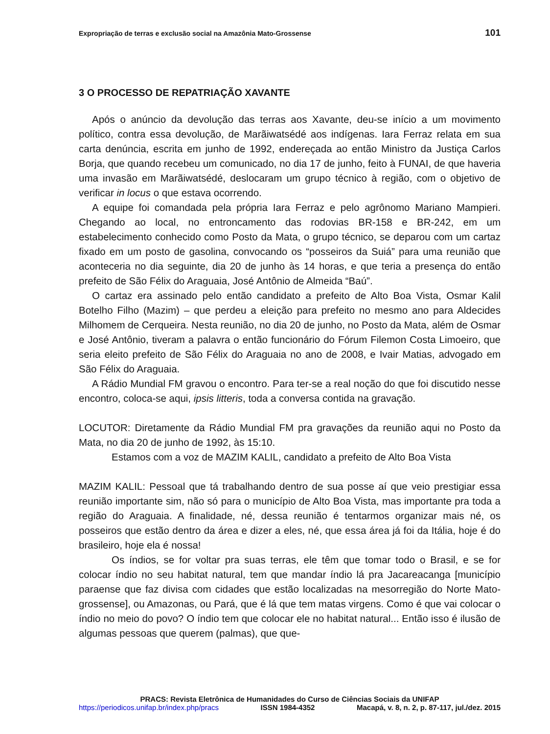Expropriação de terras e exclusão social na Amazônia Mato-Grossense 101
3 O PROCESSO DE REPATRIAÇÃO XAVANTE
Após o anúncio da devolução das terras aos Xavante, deu-se início a um movimento político, contra essa devolução, de Marãiwatsédé aos indígenas. Iara Ferraz relata em sua carta denúncia, escrita em junho de 1992, endereçada ao então Ministro da Justiça Carlos Borja, que quando recebeu um comunicado, no dia 17 de junho, feito à FUNAI, de que haveria uma invasão em Marãiwatsédé, deslocaram um grupo técnico à região, com o objetivo de verificar in locus o que estava ocorrendo.
A equipe foi comandada pela própria Iara Ferraz e pelo agrônomo Mariano Mampieri. Chegando ao local, no entroncamento das rodovias BR-158 e BR-242, em um estabelecimento conhecido como Posto da Mata, o grupo técnico, se deparou com um cartaz fixado em um posto de gasolina, convocando os “posseiros da Suiá” para uma reunião que aconteceria no dia seguinte, dia 20 de junho às 14 horas, e que teria a presença do então prefeito de São Félix do Araguaia, José Antônio de Almeida “Baú”.
O cartaz era assinado pelo então candidato a prefeito de Alto Boa Vista, Osmar Kalil Botelho Filho (Mazim) – que perdeu a eleição para prefeito no mesmo ano para Aldecides Milhomem de Cerqueira. Nesta reunião, no dia 20 de junho, no Posto da Mata, além de Osmar e José Antônio, tiveram a palavra o então funcionário do Fórum Filemon Costa Limoeiro, que seria eleito prefeito de São Félix do Araguaia no ano de 2008, e Ivair Matias, advogado em São Félix do Araguaia.
A Rádio Mundial FM gravou o encontro. Para ter-se a real noção do que foi discutido nesse encontro, coloca-se aqui, ipsis litteris, toda a conversa contida na gravação.
LOCUTOR: Diretamente da Rádio Mundial FM pra gravações da reunião aqui no Posto da Mata, no dia 20 de junho de 1992, às 15:10.
Estamos com a voz de MAZIM KALIL, candidato a prefeito de Alto Boa Vista
MAZIM KALIL: Pessoal que tá trabalhando dentro de sua posse aí que veio prestigiar essa reunião importante sim, não só para o município de Alto Boa Vista, mas importante pra toda a região do Araguaia. A finalidade, né, dessa reunião é tentarmos organizar mais né, os posseiros que estão dentro da área e dizer a eles, né, que essa área já foi da Itália, hoje é do brasileiro, hoje ela é nossa!
Os índios, se for voltar pra suas terras, ele têm que tomar todo o Brasil, e se for colocar índio no seu habitat natural, tem que mandar índio lá pra Jacareacanga [município paraense que faz divisa com cidades que estão localizadas na mesorregião do Norte Mato-grossense], ou Amazonas, ou Pará, que é lá que tem matas virgens. Como é que vai colocar o índio no meio do povo? O índio tem que colocar ele no habitat natural... Então isso é ilusão de algumas pessoas que querem (palmas), que que-
PRACS: Revista Eletrônica de Humanidades do Curso de Ciências Sociais da UNIFAP
https://periodicos.unifap.br/index.php/pracs ISSN 1984-4352 Macapá, v. 8, n. 2, p. 87-117, jul./dez. 2015